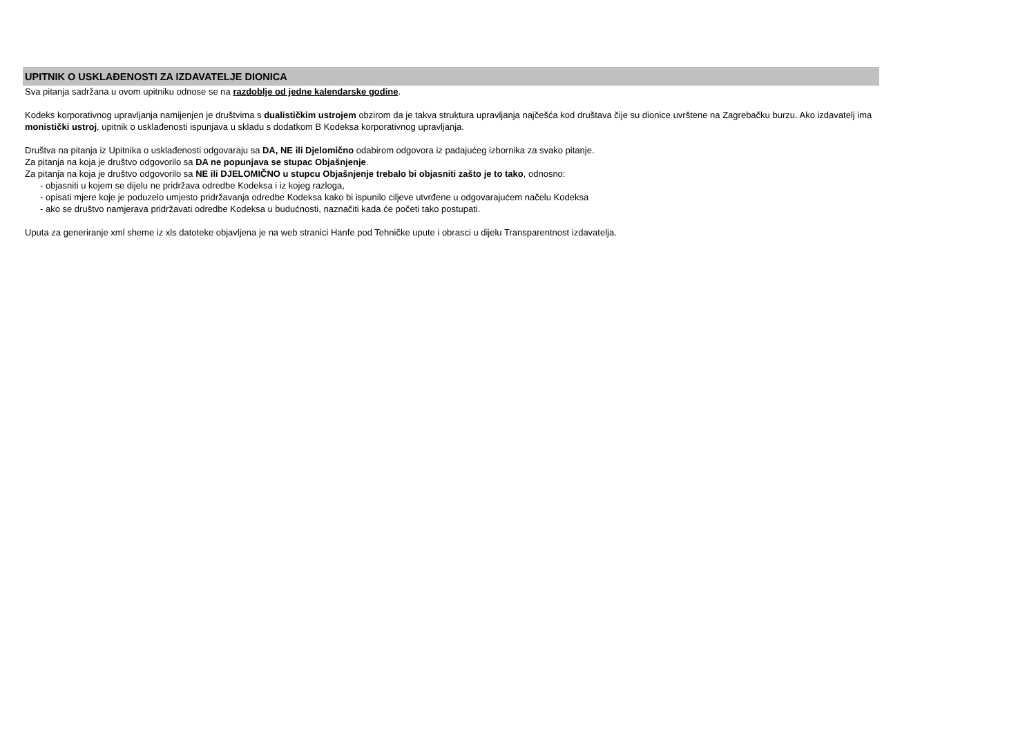UPITNIK O USKLAĐENOSTI ZA IZDAVATELJE DIONICA
Sva pitanja sadržana u ovom upitniku odnose se na razdoblje od jedne kalendarske godine.
Kodeks korporativnog upravljanja namijenjen je društvima s dualističkim ustrojem obzirom da je takva struktura upravljanja najčešća kod društava čije su dionice uvrštene na Zagrebačku burzu. Ako izdavatelj ima monistički ustroj, upitnik o usklađenosti ispunjava u skladu s dodatkom B Kodeksa korporativnog upravljanja.
Društva na pitanja iz Upitnika o usklađenosti odgovaraju sa DA, NE ili Djelomično odabirom odgovora iz padajućeg izbornika za svako pitanje.
Za pitanja na koja je društvo odgovorilo sa DA ne popunjava se stupac Objašnjenje.
Za pitanja na koja je društvo odgovorilo sa NE ili DJELOMIČNO u stupcu Objašnjenje trebalo bi objasniti zašto je to tako, odnosno:
- objasniti u kojem se dijelu ne pridržava odredbe Kodeksa i iz kojeg razloga,
- opisati mjere koje je poduzelo umjesto pridržavanja odredbe Kodeksa kako bi ispunilo ciljeve utvrđene u odgovarajućem načelu Kodeksa
- ako se društvo namjerava pridržavati odredbe Kodeksa u budućnosti, naznačiti kada će početi tako postupati.
Uputa za generiranje xml sheme iz xls datoteke objavljena je na web stranici Hanfe pod Tehničke upute i obrasci u dijelu Transparentnost izdavatelja.